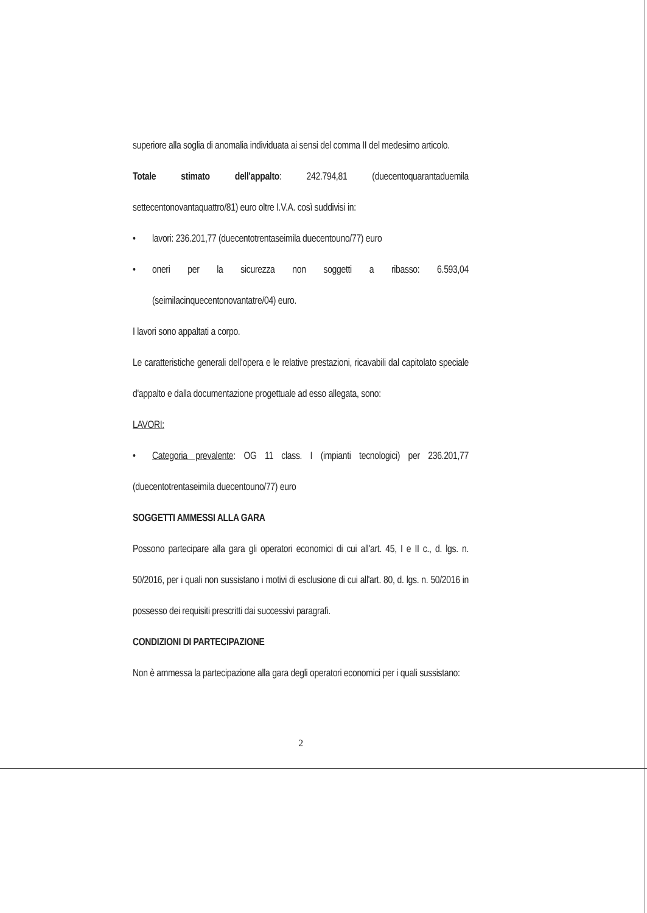superiore alla soglia di anomalia individuata ai sensi del comma II del medesimo articolo.
Totale stimato dell'appalto: 242.794,81 (duecentoquarantaduemila settecentonovantaquattro/81) euro oltre I.V.A. così suddivisi in:
• lavori: 236.201,77 (duecentotrentaseimila duecentouno/77) euro
• oneri per la sicurezza non soggetti a ribasso: 6.593,04 (seimilacinquecentonovantatre/04) euro.
I lavori sono appaltati a corpo.
Le caratteristiche generali dell'opera e le relative prestazioni, ricavabili dal capitolato speciale d'appalto e dalla documentazione progettuale ad esso allegata, sono:
LAVORI:
• Categoria prevalente: OG 11 class. I (impianti tecnologici) per 236.201,77 (duecentotrentaseimila duecentouno/77) euro
SOGGETTI AMMESSI ALLA GARA
Possono partecipare alla gara gli operatori economici di cui all'art. 45, I e II c., d. lgs. n. 50/2016, per i quali non sussistano i motivi di esclusione di cui all'art. 80, d. lgs. n. 50/2016 in possesso dei requisiti prescritti dai successivi paragrafi.
CONDIZIONI DI PARTECIPAZIONE
Non è ammessa la partecipazione alla gara degli operatori economici per i quali sussistano:
2